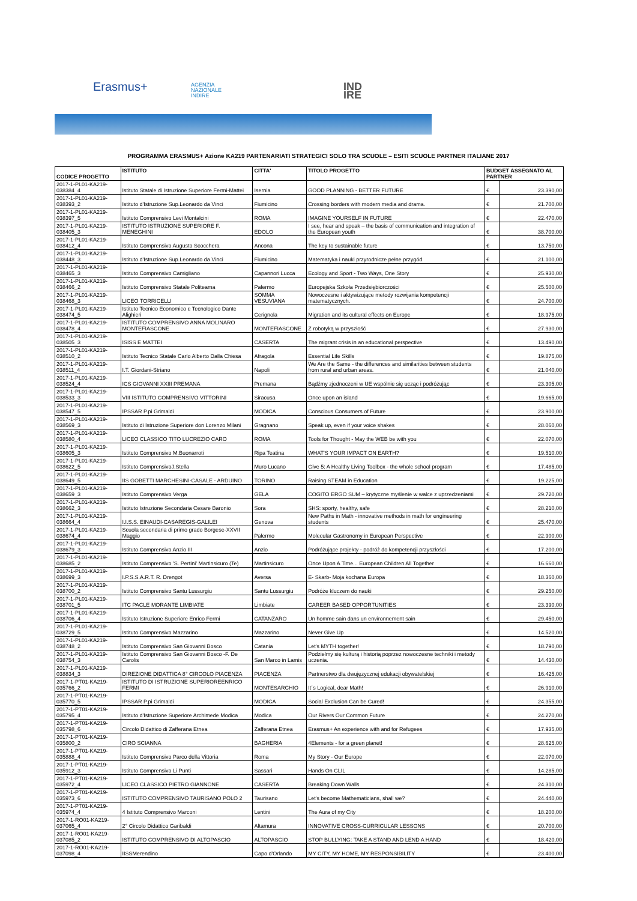Erasmus+
AGENZIA
NAZIONALE
INDIRE
IND
IRE
PROGRAMMA ERASMUS+ Azione KA219 PARTENARIATI STRATEGICI SOLO TRA SCUOLE – ESITI SCUOLE PARTNER ITALIANE 2017
| CODICE PROGETTO | ISTITUTO | CITTA' | TITOLO PROGETTO | BUDGET ASSEGNATO AL PARTNER | |
| --- | --- | --- | --- | --- | --- |
| 2017-1-PL01-KA219-038384_4 | Istituto Statale di Istruzione Superiore Fermi-Mattei | Isernia | GOOD PLANNING - BETTER FUTURE | € | 23.390,00 |
| 2017-1-PL01-KA219-038393_2 | Istituto d'Istruzione Sup.Leonardo da Vinci | Fiumicino | Crossing borders with modern media and drama. | € | 21.700,00 |
| 2017-1-PL01-KA219-038397_5 | Istituto Comprensivo Levi Montalcini | ROMA | IMAGINE YOURSELF IN FUTURE | € | 22.470,00 |
| 2017-1-PL01-KA219-038405_3 | ISTITUTO ISTRUZIONE SUPERIORE F. MENEGHINI | EDOLO | I see, hear and speak – the basis of communication and integration of the European youth | € | 38.700,00 |
| 2017-1-PL01-KA219-038412_4 | Istituto Comprensivo Augusto Scocchera | Ancona | The key to sustainable future | € | 13.750,00 |
| 2017-1-PL01-KA219-038448_3 | Istituto d'Istruzione Sup.Leonardo da Vinci | Fiumicino | Matematyka i nauki przyrodnicze pełne przygód | € | 21.100,00 |
| 2017-1-PL01-KA219-038465_3 | Istituto Comprensivo Camigliano | Capannori Lucca | Ecology and Sport - Two Ways, One Story | € | 25.930,00 |
| 2017-1-PL01-KA219-038466_2 | Istituto Comprensivo Statale Politeama | Palermo | Europejska Szkoła Przedsiębiorczości | € | 25.500,00 |
| 2017-1-PL01-KA219-038468_3 | LICEO TORRICELLI | SOMMA VESUVIANA | Nowoczesne i aktywizujące metody rozwijania kompetencji matematycznych. | € | 24.700,00 |
| 2017-1-PL01-KA219-038474_5 | Istituto Tecnico Economico e Tecnologico Dante Alighieri | Cerignola | Migration and its cultural effects on Europe | € | 18.975,00 |
| 2017-1-PL01-KA219-038478_4 | ISTITUTO COMPRENSIVO ANNA MOLINARO MONTEFIASCONE | MONTEFIASCONE | Z robotyką w przyszłość | € | 27.930,00 |
| 2017-1-PL01-KA219-038505_3 | ISISS E MATTEI | CASERTA | The migrant crisis in an educational perspective | € | 13.490,00 |
| 2017-1-PL01-KA219-038510_2 | Istituto Tecnico Statale Carlo Alberto Dalla Chiesa | Afragola | Essential Life Skills | € | 19.875,00 |
| 2017-1-PL01-KA219-038511_4 | I.T. Giordani-Striano | Napoli | We Are the Same - the differences and similarities between students from rural and urban areas. | € | 21.040,00 |
| 2017-1-PL01-KA219-038524_4 | ICS GIOVANNI XXIII PREMANA | Premana | Bądźmy zjednoczeni w UE wspólnie się ucząc i podróżując | € | 23.305,00 |
| 2017-1-PL01-KA219-038533_3 | VIII ISTITUTO COMPRENSIVO VITTORINI | Siracusa | Once upon an island | € | 19.665,00 |
| 2017-1-PL01-KA219-038547_5 | IPSSAR P.pi Grimaldi | MODICA | Conscious Consumers of Future | € | 23.900,00 |
| 2017-1-PL01-KA219-038569_3 | Istituto di Istruzione Superiore don Lorenzo Milani | Gragnano | Speak up, even if your voice shakes | € | 28.060,00 |
| 2017-1-PL01-KA219-038580_4 | LICEO CLASSICO TITO LUCREZIO CARO | ROMA | Tools for Thought - May the WEB be with you | € | 22.070,00 |
| 2017-1-PL01-KA219-038605_3 | Istituto Comprensivo M.Buonarroti | Ripa Teatina | WHAT'S YOUR IMPACT ON EARTH? | € | 19.510,00 |
| 2017-1-PL01-KA219-038622_5 | Istituto ComprensivoJ.Stella | Muro Lucano | Give 5: A Healthy Living Toolbox - the whole school program | € | 17.485,00 |
| 2017-1-PL01-KA219-038649_5 | IIS GOBETTI MARCHESINI-CASALE - ARDUINO | TORINO | Raising STEAM in Education | € | 19.225,00 |
| 2017-1-PL01-KA219-038659_3 | Istituto Comprensivo Verga | GELA | COGITO ERGO SUM – krytyczne myślenie w walce z uprzedzeniami | € | 29.720,00 |
| 2017-1-PL01-KA219-038662_3 | Istituto Istruzione Secondaria Cesare Baronio | Sora | SHS: sporty, healthy, safe | € | 28.210,00 |
| 2017-1-PL01-KA219-038664_4 | I.I.S.S. EINAUDI-CASAREGIS-GALILEI | Genova | New Paths in Math - innovative methods in math for engineering students | € | 25.470,00 |
| 2017-1-PL01-KA219-038674_4 | Scuola secondaria di primo grado Borgese-XXVII Maggio | Palermo | Molecular Gastronomy in European Perspective | € | 22.900,00 |
| 2017-1-PL01-KA219-038679_3 | Istituto Comprensivo Anzio III | Anzio | Podróżujące projekty - podróż do kompetencji przyszłości | € | 17.200,00 |
| 2017-1-PL01-KA219-038685_2 | Istituto Comprensivo 'S. Pertini' Martinsicuro (Te) | Martinsicuro | Once Upon A Time... European Children All Together | € | 16.660,00 |
| 2017-1-PL01-KA219-038699_3 | I.P.S.S.A.R.T. R. Drengot | Aversa | E- Skarb- Moja kochana Europa | € | 18.360,00 |
| 2017-1-PL01-KA219-038700_2 | Istituto Comprensivo Santu Lussurgiu | Santu Lussurgiu | Podróże kluczem do nauki | € | 29.250,00 |
| 2017-1-PL01-KA219-038701_5 | ITC PACLE MORANTE LIMBIATE | Limbiate | CAREER BASED OPPORTUNITIES | € | 23.390,00 |
| 2017-1-PL01-KA219-038706_4 | Istituto Istruzione Superiore Enrico Fermi | CATANZARO | Un homme sain dans un environnement sain | € | 29.450,00 |
| 2017-1-PL01-KA219-038729_5 | Istituto Comprensivo Mazzarino | Mazzarino | Never Give Up | € | 14.520,00 |
| 2017-1-PL01-KA219-038748_2 | Istituto Comprensivo San Giovanni Bosco | Catania | Let's MYTH together! | € | 18.790,00 |
| 2017-1-PL01-KA219-038754_3 | Istituto Comprensivo San Giovanni Bosco -F. De Carolis | San Marco in Lamis | Podzielmy się kulturą i historią poprzez nowoczesne techniki i metody uczenia. | € | 14.430,00 |
| 2017-1-PL01-KA219-038834_3 | DIREZIONE DIDATTICA 8° CIRCOLO PIACENZA | PIACENZA | Partnerstwo dla dwujęzycznej edukacji obywatelskiej | € | 16.425,00 |
| 2017-1-PT01-KA219-035766_2 | ISTITUTO DI ISTRUZIONE SUPERIOREENRICO FERMI | MONTESARCHIO | It´s Logical, dear Math! | € | 26.910,00 |
| 2017-1-PT01-KA219-035770_5 | IPSSAR P.pi Grimaldi | MODICA | Social Exclusion Can be Cured! | € | 24.355,00 |
| 2017-1-PT01-KA219-035795_4 | Istituto d'Istruzione Superiore Archimede Modica | Modica | Our Rivers Our Common Future | € | 24.270,00 |
| 2017-1-PT01-KA219-035798_6 | Circolo Didattico di Zafferana Etnea | Zafferana Etnea | Erasmus+ An experience with and for Refugees | € | 17.935,00 |
| 2017-1-PT01-KA219-035800_2 | CIRO SCIANNA | BAGHERIA | 4Elements - for a green planet! | € | 28.625,00 |
| 2017-1-PT01-KA219-035888_4 | Istituto Comprensivo Parco della Vittoria | Roma | My Story - Our Europe | € | 22.070,00 |
| 2017-1-PT01-KA219-035912_3 | Istituto Comprensivo Li Punti | Sassari | Hands On CLIL | € | 14.285,00 |
| 2017-1-PT01-KA219-035972_4 | LICEO CLASSICO PIETRO GIANNONE | CASERTA | Breaking Down Walls | € | 24.310,00 |
| 2017-1-PT01-KA219-035973_6 | ISTITUTO COMPRENSIVO TAURISANO POLO 2 | Taurisano | Let's become Mathematicians, shall we? | € | 24.440,00 |
| 2017-1-PT01-KA219-035974_4 | 4 Istituto Comprensivo Marconi | Lentini | The Aura of my City | € | 18.200,00 |
| 2017-1-RO01-KA219-037065_4 | 2° Circolo Didattico Garibaldi | Altamura | INNOVATIVE CROSS-CURRICULAR LESSONS | € | 20.700,00 |
| 2017-1-RO01-KA219-037085_2 | ISTITUTO COMPRENSIVO DI ALTOPASCIO | ALTOPASCIO | STOP BULLYING: TAKE A STAND AND LEND A HAND | € | 18.420,00 |
| 2017-1-RO01-KA219-037098_4 | IISSMerendino | Capo d'Orlando | MY CITY, MY HOME, MY RESPONSIBILITY | € | 23.400,00 |